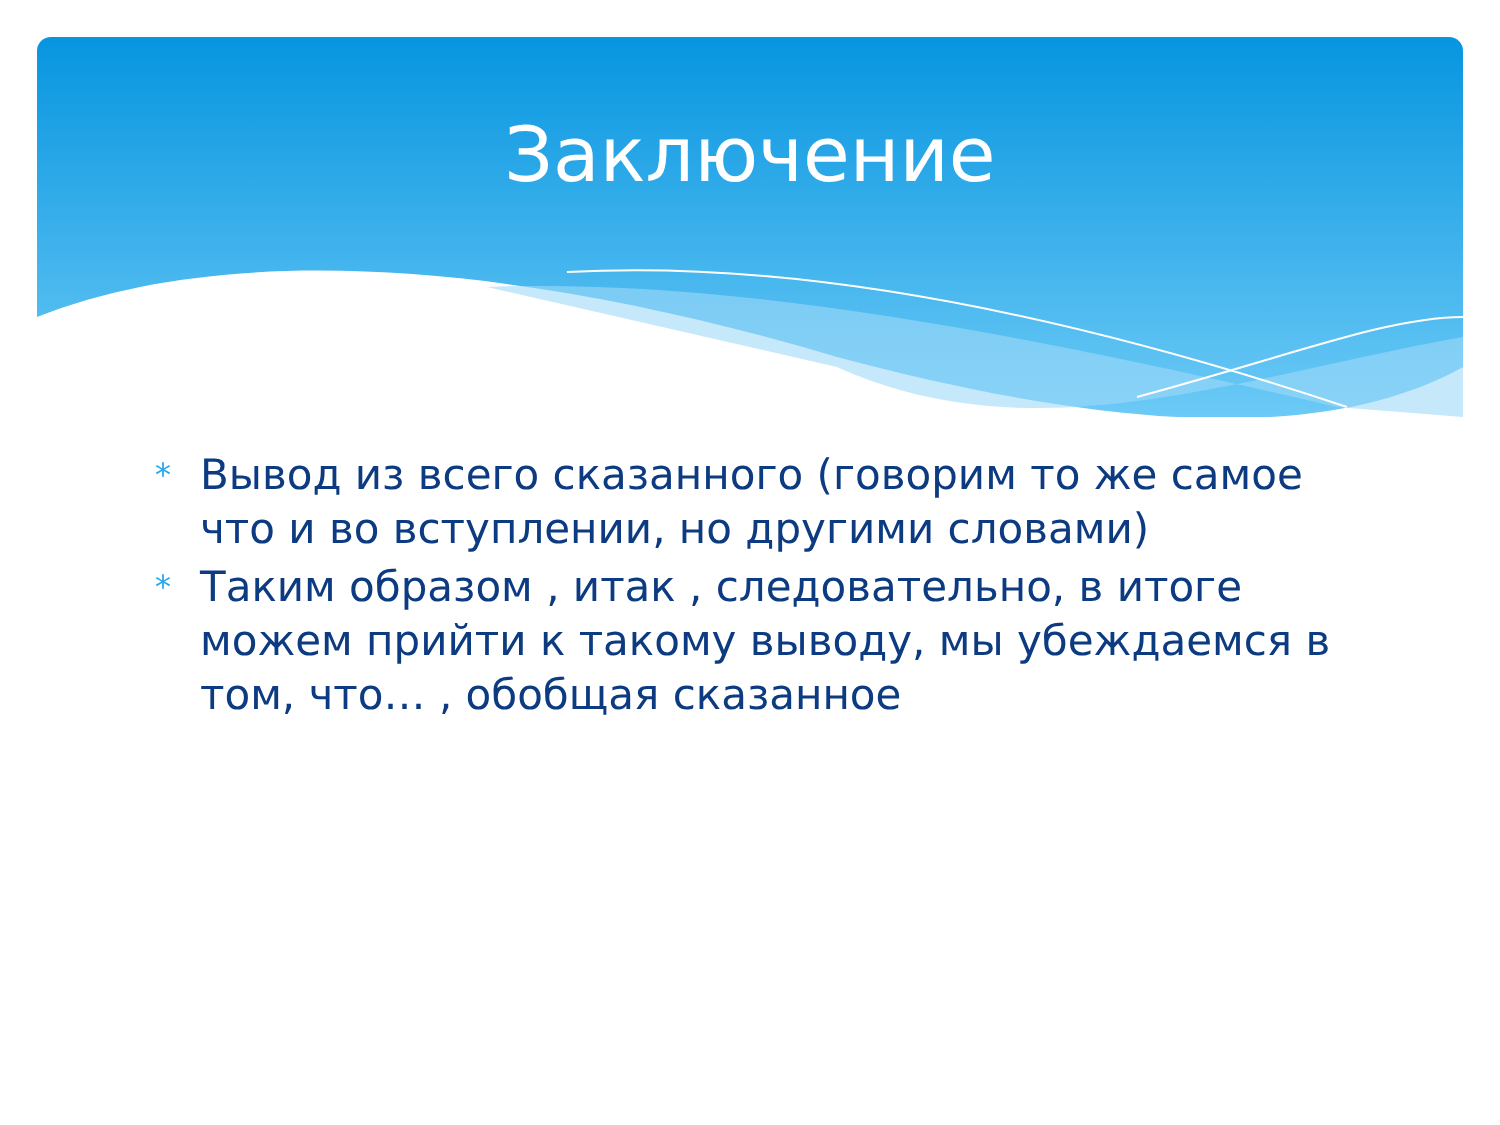Заключение
* Вывод из всего сказанного (говорим то же самое что и во вступлении, но другими словами)
* Таким образом , итак , следовательно, в итоге можем прийти к такому выводу, мы убеждаемся в том, что… , обобщая сказанное